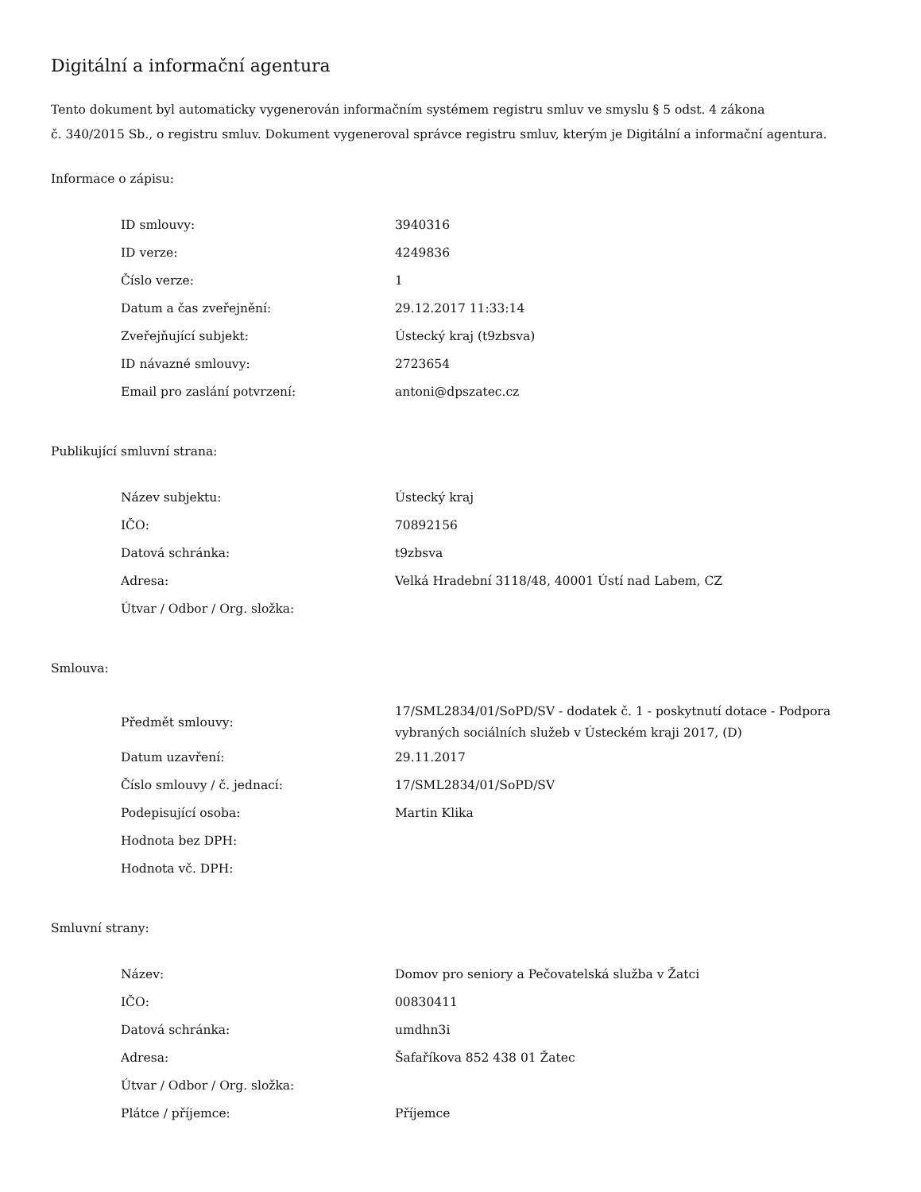Digitální a informační agentura
Tento dokument byl automaticky vygenerován informačním systémem registru smluv ve smyslu § 5 odst. 4 zákona
č. 340/2015 Sb., o registru smluv. Dokument vygeneroval správce registru smluv, kterým je Digitální a informační agentura.
Informace o zápisu:
| ID smlouvy: | 3940316 |
| ID verze: | 4249836 |
| Číslo verze: | 1 |
| Datum a čas zveřejnění: | 29.12.2017 11:33:14 |
| Zveřejňující subjekt: | Ústecký kraj (t9zbsva) |
| ID návazné smlouvy: | 2723654 |
| Email pro zaslání potvrzení: | antoni@dpszatec.cz |
Publikující smluvní strana:
| Název subjektu: | Ústecký kraj |
| IČO: | 70892156 |
| Datová schránka: | t9zbsva |
| Adresa: | Velká Hradební 3118/48, 40001 Ústí nad Labem, CZ |
| Útvar / Odbor / Org. složka: | |
Smlouva:
| Předmět smlouvy: | 17/SML2834/01/SoPD/SV - dodatek č. 1 - poskytnutí dotace - Podpora vybraných sociálních služeb v Ústeckém kraji 2017, (D) |
| Datum uzavření: | 29.11.2017 |
| Číslo smlouvy / č. jednací: | 17/SML2834/01/SoPD/SV |
| Podepisující osoba: | Martin Klika |
| Hodnota bez DPH: | |
| Hodnota vč. DPH: | |
Smluvní strany:
| Název: | Domov pro seniory a Pečovatelská služba v Žatci |
| IČO: | 00830411 |
| Datová schránka: | umdhn3i |
| Adresa: | Šafaříkova 852 438 01 Žatec |
| Útvar / Odbor / Org. složka: | |
| Plátce / příjemce: | Příjemce |